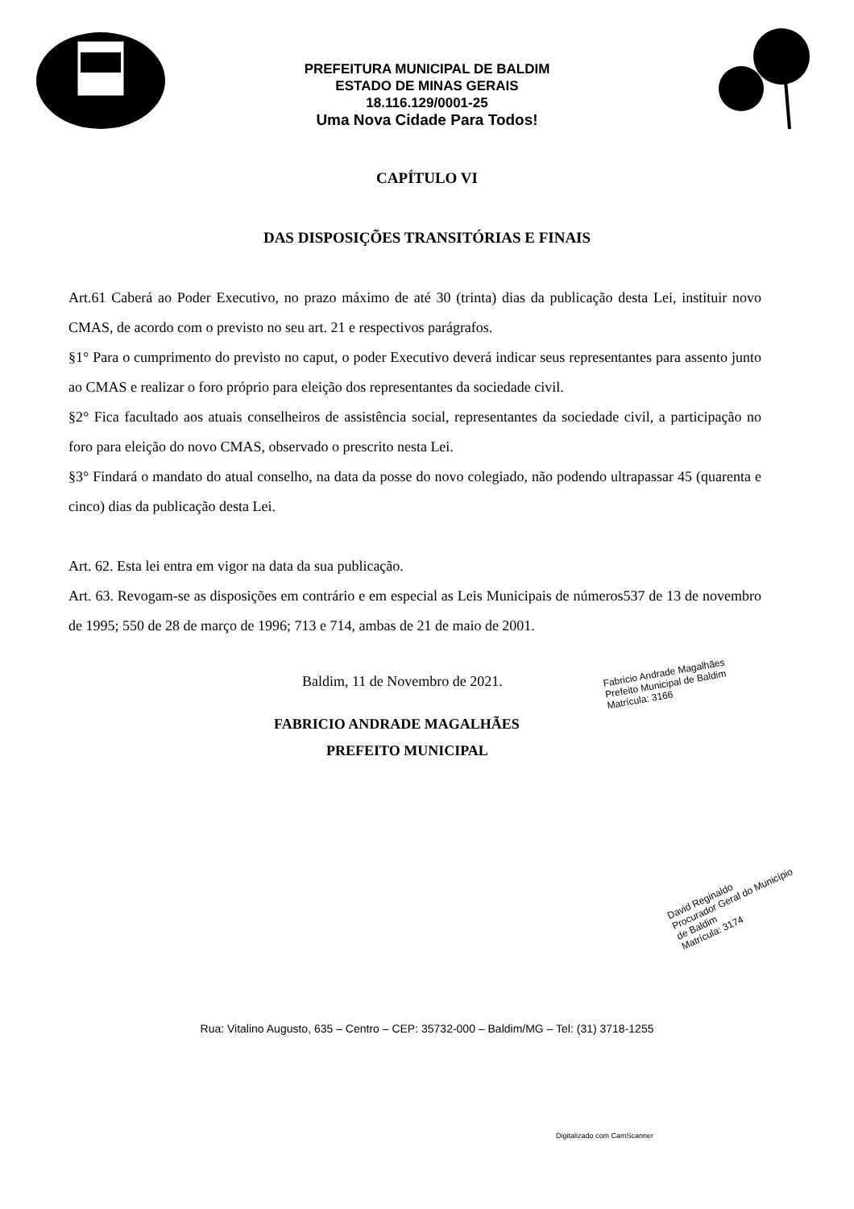PREFEITURA MUNICIPAL DE BALDIM
ESTADO DE MINAS GERAIS
18.116.129/0001-25
Uma Nova Cidade Para Todos!
CAPÍTULO VI
DAS DISPOSIÇÕES TRANSITÓRIAS E FINAIS
Art.61 Caberá ao Poder Executivo, no prazo máximo de até 30 (trinta) dias da publicação desta Lei, instituir novo CMAS, de acordo com o previsto no seu art. 21 e respectivos parágrafos.
§1° Para o cumprimento do previsto no caput, o poder Executivo deverá indicar seus representantes para assento junto ao CMAS e realizar o foro próprio para eleição dos representantes da sociedade civil.
§2° Fica facultado aos atuais conselheiros de assistência social, representantes da sociedade civil, a participação no foro para eleição do novo CMAS, observado o prescrito nesta Lei.
§3° Findará o mandato do atual conselho, na data da posse do novo colegiado, não podendo ultrapassar 45 (quarenta e cinco) dias da publicação desta Lei.
Art. 62. Esta lei entra em vigor na data da sua publicação.
Art. 63. Revogam-se as disposições em contrário e em especial as Leis Municipais de números537 de 13 de novembro de 1995; 550 de 28 de março de 1996; 713 e 714, ambas de 21 de maio de 2001.
Baldim, 11 de Novembro de 2021.
Fabricio Andrade Magalhães
Prefeito Municipal de Baldim
Matrícula: 3166
FABRICIO ANDRADE MAGALHÃES
PREFEITO MUNICIPAL
David Reginaldo
Procurador Geral do Município de Baldim
Matrícula: 3174
Rua: Vitalino Augusto, 635 – Centro – CEP: 35732-000 – Baldim/MG – Tel: (31) 3718-1255
Digitalizado com CamScanner